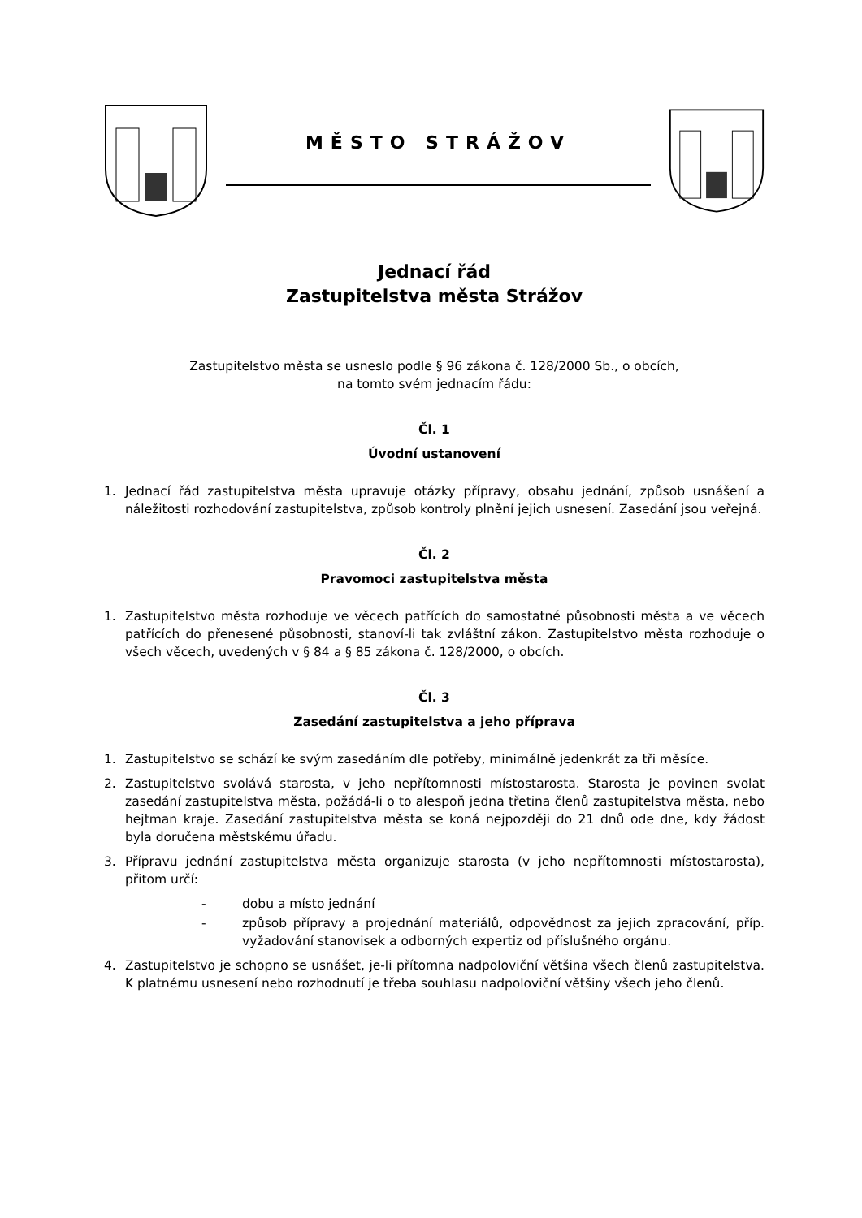MĚSTO STRÁŽOV
Jednací řád
Zastupitelstva města Strážov
Zastupitelstvo města se usneslo podle § 96 zákona č. 128/2000 Sb., o obcích,
na tomto svém jednacím řádu:
Čl. 1
Úvodní ustanovení
1. Jednací řád zastupitelstva města upravuje otázky přípravy, obsahu jednání, způsob usnášení a náležitosti rozhodování zastupitelstva, způsob kontroly plnění jejich usnesení. Zasedání jsou veřejná.
Čl. 2
Pravomoci zastupitelstva města
1. Zastupitelstvo města rozhoduje ve věcech patřících do samostatné působnosti města a ve věcech patřících do přenesené působnosti, stanoví-li tak zvláštní zákon. Zastupitelstvo města rozhoduje o všech věcech, uvedených v § 84 a § 85 zákona č. 128/2000, o obcích.
Čl. 3
Zasedání zastupitelstva a jeho příprava
1. Zastupitelstvo se schází ke svým zasedáním dle potřeby, minimálně jedenkrát za tři měsíce.
2. Zastupitelstvo svolává starosta, v jeho nepřítomnosti místostarosta. Starosta je povinen svolat zasedání zastupitelstva města, požádá-li o to alespoň jedna třetina členů zastupitelstva města, nebo hejtman kraje. Zasedání zastupitelstva města se koná nejpozději do 21 dnů ode dne, kdy žádost byla doručena městskému úřadu.
3. Přípravu jednání zastupitelstva města organizuje starosta (v jeho nepřítomnosti místostarosta), přitom určí:
- dobu a místo jednání
- způsob přípravy a projednání materiálů, odpovědnost za jejich zpracování, příp. vyžadování stanovisek a odborných expertiz od příslušného orgánu.
4. Zastupitelstvo je schopno se usnášet, je-li přítomna nadpoloviční většina všech členů zastupitelstva. K platnému usnesení nebo rozhodnutí je třeba souhlasu nadpoloviční většiny všech jeho členů.